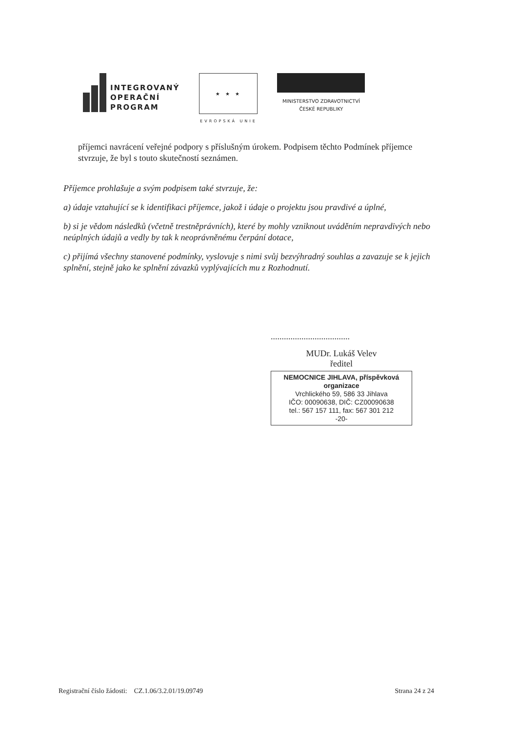INTEGROVANÝ
OPERAČNÍ
PROGRAM
★ ★ ★
EVROPSKÁ UNIE
MINISTERSTVO ZDRAVOTNICTVÍ
ČESKÉ REPUBLIKY
příjemci navrácení veřejné podpory s příslušným úrokem. Podpisem těchto Podmínek příjemce stvrzuje, že byl s touto skutečností seznámen.
Příjemce prohlašuje a svým podpisem také stvrzuje, že:
a) údaje vztahující se k identifikaci příjemce, jakož i údaje o projektu jsou pravdivé a úplné,
b) si je vědom následků (včetně trestněprávních), které by mohly vzniknout uváděním nepravdivých nebo neúplných údajů a vedly by tak k neoprávněnému čerpání dotace,
c) přijímá všechny stanovené podmínky, vyslovuje s nimi svůj bezvýhradný souhlas a zavazuje se k jejich splnění, stejně jako ke splnění závazků vyplývajících mu z Rozhodnutí.
....................................
MUDr. Lukáš Velev
ředitel
NEMOCNICE JIHLAVA, příspěvková organizace
Vrchlického 59, 586 33 Jihlava
IČO: 00090638, DIČ: CZ00090638
tel.: 567 157 111, fax: 567 301 212
-20-
Registrační číslo žádosti: CZ.1.06/3.2.01/19.09749 Strana 24 z 24